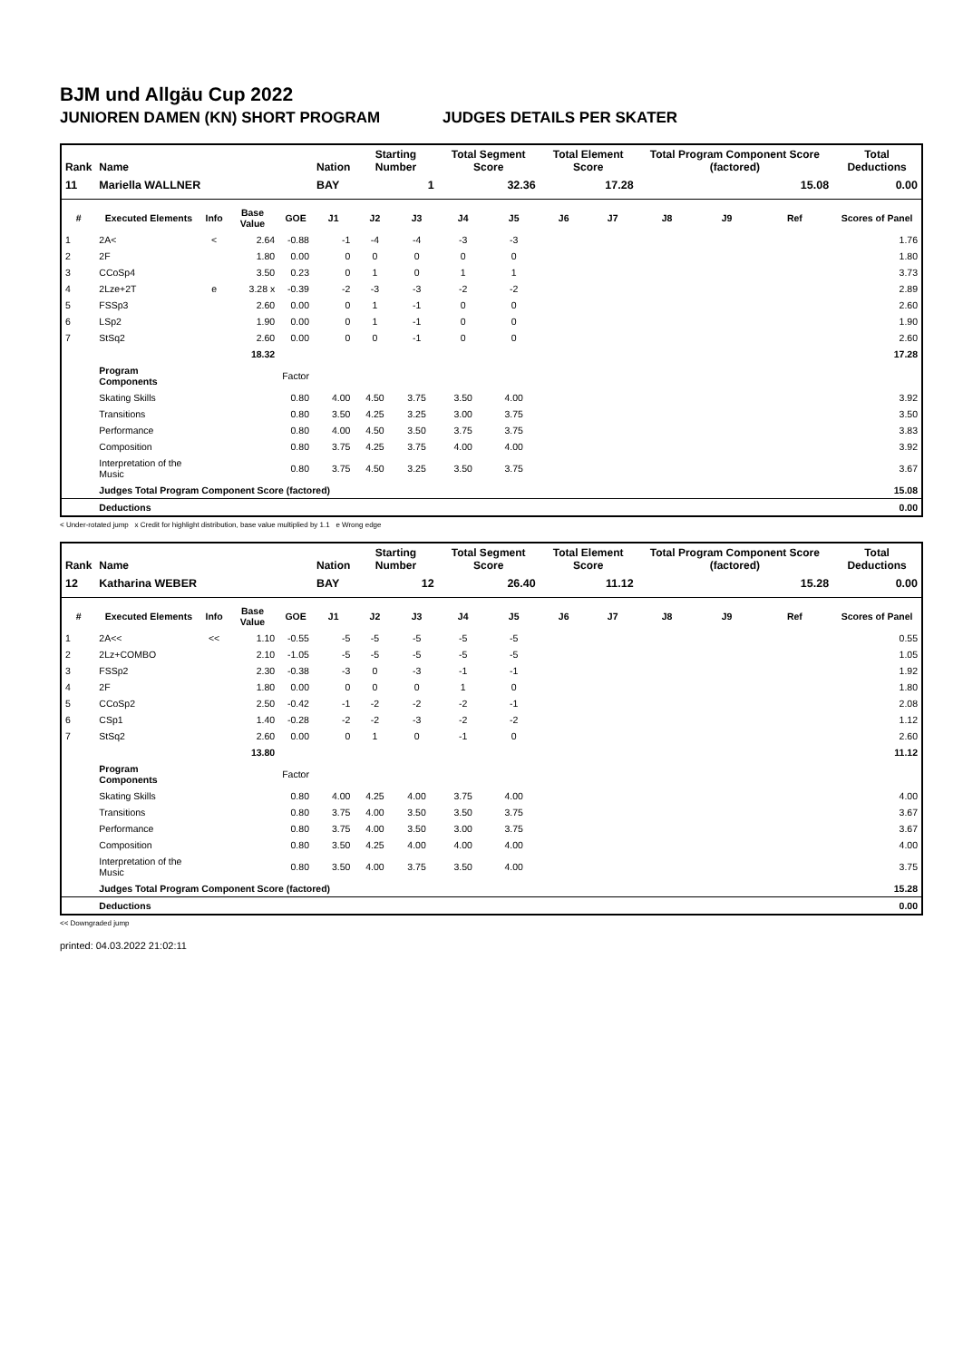BJM und Allgäu Cup 2022
JUNIOREN DAMEN (KN) SHORT PROGRAM JUDGES DETAILS PER SKATER
| Rank | Name | | | | Nation | Starting Number | | Total Segment Score | | Total Element Score | | Total Program Component Score (factored) | | | Total Deductions |
| --- | --- | --- | --- | --- | --- | --- | --- | --- | --- | --- | --- | --- | --- | --- | --- |
| 11 | Mariella WALLNER | | | | BAY | 1 | | 32.36 | | 17.28 | | 15.08 | | | 0.00 |
| # | Executed Elements | Info | Base Value | GOE | J1 | J2 | J3 | J4 | J5 | J6 | J7 | J8 | J9 | Ref | Scores of Panel |
| 1 | 2A< | < | 2.64 | -0.88 | -1 | -4 | -4 | -3 | -3 | | | | | | 1.76 |
| 2 | 2F | | 1.80 | 0.00 | 0 | 0 | 0 | 0 | 0 | | | | | | 1.80 |
| 3 | CCoSp4 | | 3.50 | 0.23 | 0 | 1 | 0 | 1 | 1 | | | | | | 3.73 |
| 4 | 2Lze+2T | e | 3.28 x | -0.39 | -2 | -3 | -3 | -2 | -2 | | | | | | 2.89 |
| 5 | FSSp3 | | 2.60 | 0.00 | 0 | 1 | -1 | 0 | 0 | | | | | | 2.60 |
| 6 | LSp2 | | 1.90 | 0.00 | 0 | 1 | -1 | 0 | 0 | | | | | | 1.90 |
| 7 | StSq2 | | 2.60 | 0.00 | 0 | 0 | -1 | 0 | 0 | | | | | | 2.60 |
| | | | 18.32 | | | | | | | | | | | | 17.28 |
| | Program Components | | | Factor | | | | | | | | | | | |
| | Skating Skills | | | 0.80 | 4.00 | 4.50 | 3.75 | 3.50 | 4.00 | | | | | | 3.92 |
| | Transitions | | | 0.80 | 3.50 | 4.25 | 3.25 | 3.00 | 3.75 | | | | | | 3.50 |
| | Performance | | | 0.80 | 4.00 | 4.50 | 3.50 | 3.75 | 3.75 | | | | | | 3.83 |
| | Composition | | | 0.80 | 3.75 | 4.25 | 3.75 | 4.00 | 4.00 | | | | | | 3.92 |
| | Interpretation of the Music | | | 0.80 | 3.75 | 4.50 | 3.25 | 3.50 | 3.75 | | | | | | 3.67 |
| | Judges Total Program Component Score (factored) | | | | | | | | | | | | | | 15.08 |
| | Deductions | | | | | | | | | | | | | | 0.00 |
< Under-rotated jump x Credit for highlight distribution, base value multiplied by 1.1 e Wrong edge
| Rank | Name | | | | Nation | Starting Number | | Total Segment Score | | Total Element Score | | Total Program Component Score (factored) | | | Total Deductions |
| --- | --- | --- | --- | --- | --- | --- | --- | --- | --- | --- | --- | --- | --- | --- | --- |
| 12 | Katharina WEBER | | | | BAY | 12 | | 26.40 | | 11.12 | | 15.28 | | | 0.00 |
| # | Executed Elements | Info | Base Value | GOE | J1 | J2 | J3 | J4 | J5 | J6 | J7 | J8 | J9 | Ref | Scores of Panel |
| 1 | 2A<< | << | 1.10 | -0.55 | -5 | -5 | -5 | -5 | -5 | | | | | | 0.55 |
| 2 | 2Lz+COMBO | | 2.10 | -1.05 | -5 | -5 | -5 | -5 | -5 | | | | | | 1.05 |
| 3 | FSSp2 | | 2.30 | -0.38 | -3 | 0 | -3 | -1 | -1 | | | | | | 1.92 |
| 4 | 2F | | 1.80 | 0.00 | 0 | 0 | 0 | 1 | 0 | | | | | | 1.80 |
| 5 | CCoSp2 | | 2.50 | -0.42 | -1 | -2 | -2 | -2 | -1 | | | | | | 2.08 |
| 6 | CSp1 | | 1.40 | -0.28 | -2 | -2 | -3 | -2 | -2 | | | | | | 1.12 |
| 7 | StSq2 | | 2.60 | 0.00 | 0 | 1 | 0 | -1 | 0 | | | | | | 2.60 |
| | | | 13.80 | | | | | | | | | | | | 11.12 |
| | Program Components | | | Factor | | | | | | | | | | | |
| | Skating Skills | | | 0.80 | 4.00 | 4.25 | 4.00 | 3.75 | 4.00 | | | | | | 4.00 |
| | Transitions | | | 0.80 | 3.75 | 4.00 | 3.50 | 3.50 | 3.75 | | | | | | 3.67 |
| | Performance | | | 0.80 | 3.75 | 4.00 | 3.50 | 3.00 | 3.75 | | | | | | 3.67 |
| | Composition | | | 0.80 | 3.50 | 4.25 | 4.00 | 4.00 | 4.00 | | | | | | 4.00 |
| | Interpretation of the Music | | | 0.80 | 3.50 | 4.00 | 3.75 | 3.50 | 4.00 | | | | | | 3.75 |
| | Judges Total Program Component Score (factored) | | | | | | | | | | | | | | 15.28 |
| | Deductions | | | | | | | | | | | | | | 0.00 |
<< Downgraded jump
printed: 04.03.2022 21:02:11